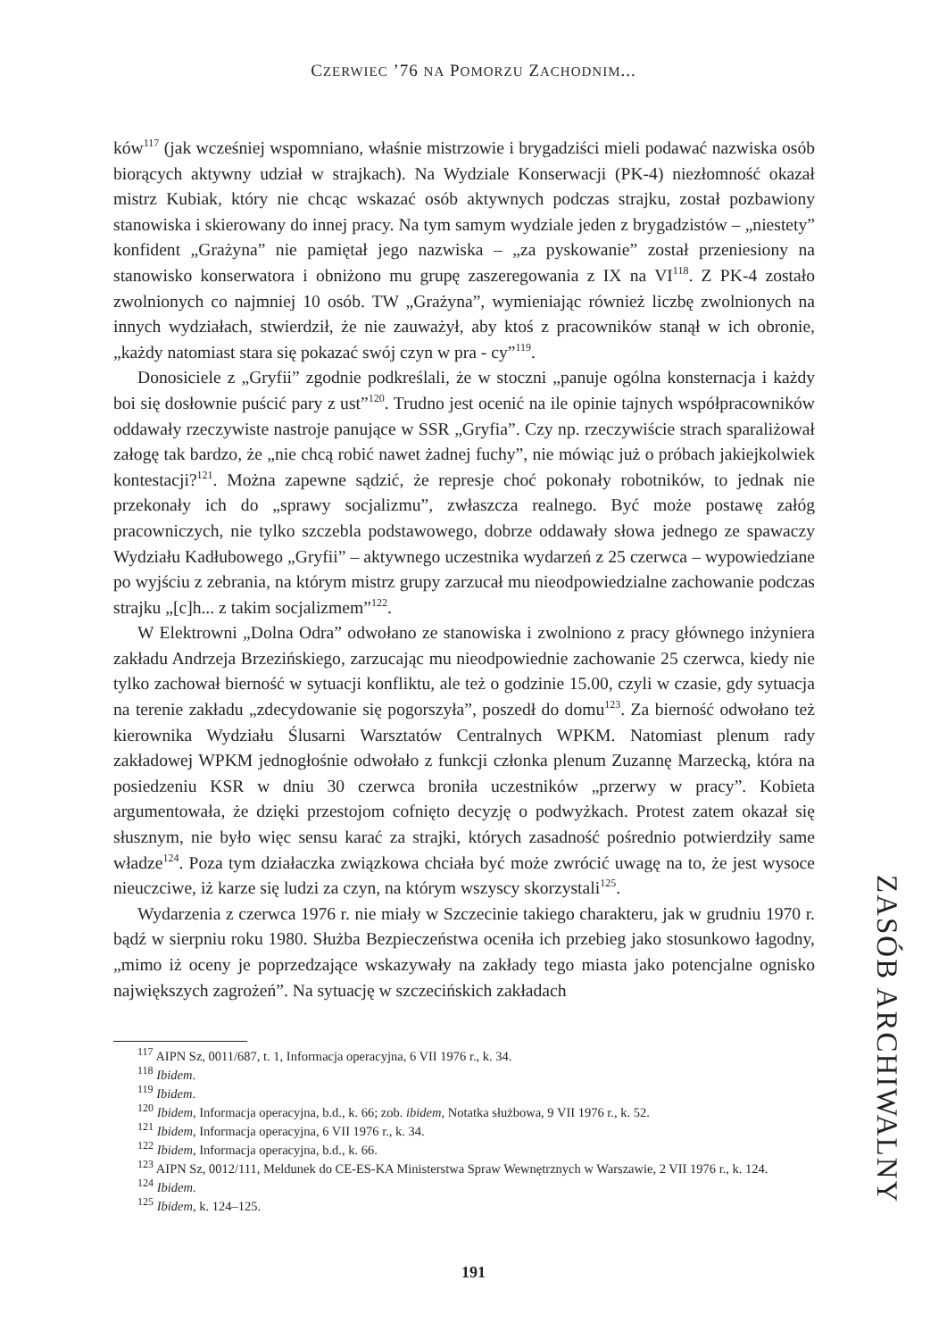CZERWIEC ’76 NA POMORZU ZACHODNIM...
ków<sup>117</sup> (jak wcześniej wspomniano, właśnie mistrzowie i brygadziści mieli podawać nazwiska osób biorących aktywny udział w strajkach). Na Wydziale Konserwacji (PK-4) niezłomność okazał mistrz Kubiak, który nie chcąc wskazać osób aktywnych podczas strajku, został pozbawiony stanowiska i skierowany do innej pracy. Na tym samym wydziale jeden z brygadzistów – „niestety” konfident „Grażyna” nie pamiętał jego nazwiska – „za pyskowanie” został przeniesiony na stanowisko konserwatora i obniżono mu grupę zaszeregowania z IX na VI<sup>118</sup>. Z PK-4 zostało zwolnionych co najmniej 10 osób. TW „Grażyna”, wymieniając również liczbę zwolnionych na innych wydziałach, stwierdził, że nie zauważył, aby ktoś z pracowników stanął w ich obronie, „każdy natomiast stara się pokazać swój czyn w pra - cy”<sup>119</sup>.
Donosiciele z „Gryfii” zgodnie podkreślali, że w stoczni „panuje ogólna konsternacja i każdy boi się dosłownie puścić pary z ust”<sup>120</sup>. Trudno jest ocenić na ile opinie tajnych współpracowników oddawały rzeczywiste nastroje panujące w SSR „Gryfia”. Czy np. rzeczywiście strach sparaliżował załogę tak bardzo, że „nie chcą robić nawet żadnej fuchy”, nie mówiąc już o próbach jakiejkolwiek kontestacji?<sup>121</sup>. Można zapewne sądzić, że represje choć pokonały robotników, to jednak nie przekonały ich do „sprawy socjalizmu”, zwłaszcza realnego. Być może postawę załóg pracowniczych, nie tylko szczebla podstawowego, dobrze oddawały słowa jednego ze spawaczy Wydziału Kadłubowego „Gryfii” – aktywnego uczestnika wydarzeń z 25 czerwca – wypowiedziane po wyjściu z zebrania, na którym mistrz grupy zarzucał mu nieodpowiedzialne zachowanie podczas strajku „[c]h... z takim socjalizmem”<sup>122</sup>.
W Elektrowni „Dolna Odra” odwołano ze stanowiska i zwolniono z pracy głównego inżyniera zakładu Andrzeja Brzezińskiego, zarzucając mu nieodpowiednie zachowanie 25 czerwca, kiedy nie tylko zachował bierność w sytuacji konfliktu, ale też o godzinie 15.00, czyli w czasie, gdy sytuacja na terenie zakładu „zdecydowanie się pogorszyła”, poszedł do domu<sup>123</sup>. Za bierność odwołano też kierownika Wydziału Ślusarni Warsztatów Centralnych WPKM. Natomiast plenum rady zakładowej WPKM jednogłośnie odwołało z funkcji członka plenum Zuzannę Marzecką, która na posiedzeniu KSR w dniu 30 czerwca broniła uczestników „przerwy w pracy”. Kobieta argumentowała, że dzięki przestojom cofnięto decyzję o podwyżkach. Protest zatem okazał się słusznym, nie było więc sensu karać za strajki, których zasadność pośrednio potwierdziły same władze<sup>124</sup>. Poza tym działaczka związkowa chciała być może zwrócić uwagę na to, że jest wysoce nieuczciwe, iż karze się ludzi za czyn, na którym wszyscy skorzystali<sup>125</sup>.
Wydarzenia z czerwca 1976 r. nie miały w Szczecinie takiego charakteru, jak w grudniu 1970 r. bądź w sierpniu roku 1980. Służba Bezpieczeństwa oceniła ich przebieg jako stosunkowo łagodny, „mimo iż oceny je poprzedzające wskazywały na zakłady tego miasta jako potencjalne ognisko największych zagrożeń”. Na sytuację w szczecińskich zakładach
<sup>117</sup> AIPN Sz, 0011/687, t. 1, Informacja operacyjna, 6 VII 1976 r., k. 34.
<sup>118</sup> Ibidem.
<sup>119</sup> Ibidem.
<sup>120</sup> Ibidem, Informacja operacyjna, b.d., k. 66; zob. ibidem, Notatka służbowa, 9 VII 1976 r., k. 52.
<sup>121</sup> Ibidem, Informacja operacyjna, 6 VII 1976 r., k. 34.
<sup>122</sup> Ibidem, Informacja operacyjna, b.d., k. 66.
<sup>123</sup> AIPN Sz, 0012/111, Meldunek do CE-ES-KA Ministerstwa Spraw Wewnętrznych w Warszawie, 2 VII 1976 r., k. 124.
<sup>124</sup> Ibidem.
<sup>125</sup> Ibidem, k. 124–125.
ZASÓB ARCHIWALNY
191